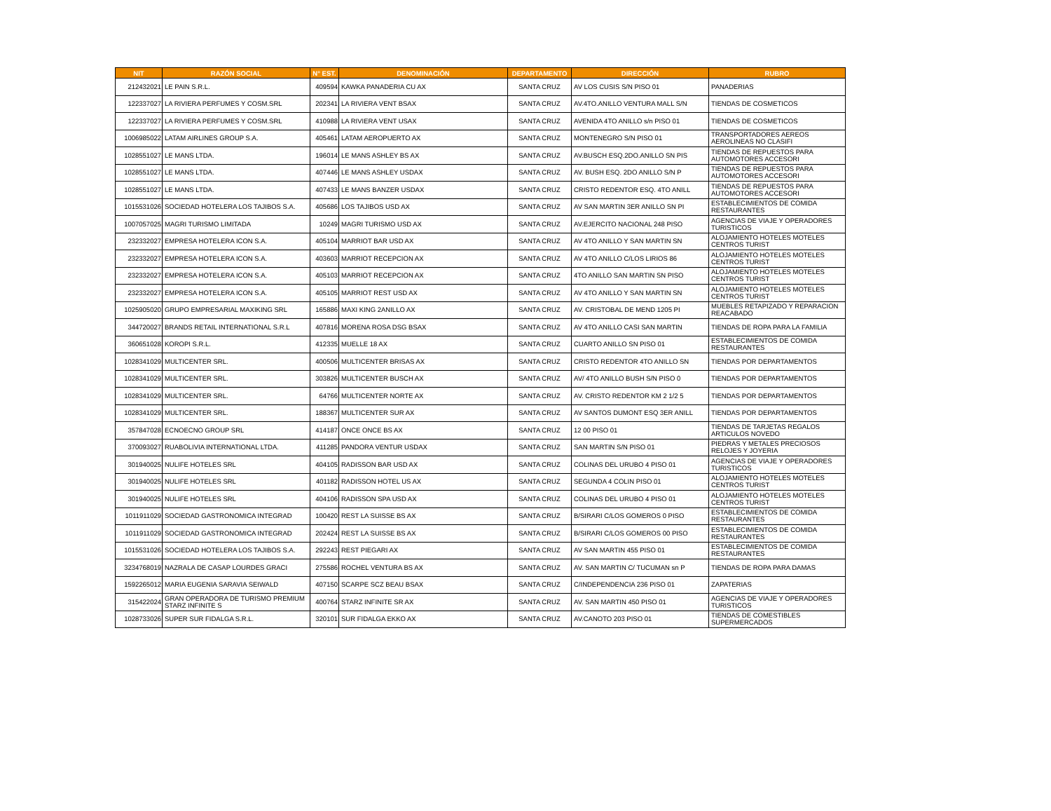| NIT | RAZÓN SOCIAL | N° EST. | DENOMINACIÓN | DEPARTAMENTO | DIRECCIÓN | RUBRO |
| --- | --- | --- | --- | --- | --- | --- |
| 212432021 | LE PAIN S.R.L. | 409594 | KAWKA PANADERIA CU AX | SANTA CRUZ | AV LOS CUSIS S/N PISO 01 | PANADERIAS |
| 122337027 | LA RIVIERA PERFUMES Y COSM.SRL | 202341 | LA RIVIERA VENT BSAX | SANTA CRUZ | AV.4TO.ANILLO VENTURA MALL S/N | TIENDAS DE COSMETICOS |
| 122337027 | LA RIVIERA PERFUMES Y COSM.SRL | 410988 | LA RIVIERA VENT USAX | SANTA CRUZ | AVENIDA 4TO ANILLO s/n PISO 01 | TIENDAS DE COSMETICOS |
| 1006985022 | LATAM AIRLINES GROUP S.A. | 405461 | LATAM AEROPUERTO AX | SANTA CRUZ | MONTENEGRO S/N PISO 01 | TRANSPORTADORES AEREOS AEROLINEAS NO CLASIFI |
| 1028551027 | LE MANS LTDA. | 196014 | LE MANS ASHLEY BS AX | SANTA CRUZ | AV.BUSCH ESQ.2DO.ANILLO SN PIS | TIENDAS DE REPUESTOS PARA AUTOMOTORES ACCESORI |
| 1028551027 | LE MANS LTDA. | 407446 | LE MANS ASHLEY USDAX | SANTA CRUZ | AV. BUSH ESQ. 2DO ANILLO S/N P | TIENDAS DE REPUESTOS PARA AUTOMOTORES ACCESORI |
| 1028551027 | LE MANS LTDA. | 407433 | LE MANS BANZER USDAX | SANTA CRUZ | CRISTO REDENTOR ESQ. 4TO ANILL | TIENDAS DE REPUESTOS PARA AUTOMOTORES ACCESORI |
| 1015531026 | SOCIEDAD HOTELERA LOS TAJIBOS S.A. | 405686 | LOS TAJIBOS USD AX | SANTA CRUZ | AV SAN MARTIN 3ER ANILLO SN PI | ESTABLECIMIENTOS DE COMIDA RESTAURANTES |
| 1007057025 | MAGRI TURISMO LIMITADA | 10249 | MAGRI TURISMO USD AX | SANTA CRUZ | AV.EJERCITO NACIONAL 248 PISO | AGENCIAS DE VIAJE Y OPERADORES TURISTICOS |
| 232332027 | EMPRESA HOTELERA ICON S.A. | 405104 | MARRIOT BAR USD AX | SANTA CRUZ | AV 4TO ANILLO Y SAN MARTIN SN | ALOJAMIENTO HOTELES MOTELES CENTROS TURIST |
| 232332027 | EMPRESA HOTELERA ICON S.A. | 403603 | MARRIOT RECEPCION AX | SANTA CRUZ | AV 4TO ANILLO C/LOS LIRIOS 86 | ALOJAMIENTO HOTELES MOTELES CENTROS TURIST |
| 232332027 | EMPRESA HOTELERA ICON S.A. | 405103 | MARRIOT RECEPCION AX | SANTA CRUZ | 4TO ANILLO SAN MARTIN SN PISO | ALOJAMIENTO HOTELES MOTELES CENTROS TURIST |
| 232332027 | EMPRESA HOTELERA ICON S.A. | 405105 | MARRIOT REST USD AX | SANTA CRUZ | AV 4TO ANILLO Y SAN MARTIN SN | ALOJAMIENTO HOTELES MOTELES CENTROS TURIST |
| 1025905020 | GRUPO EMPRESARIAL MAXIKING SRL | 165886 | MAXI KING 2ANILLO AX | SANTA CRUZ | AV. CRISTOBAL DE MEND 1205 PI | MUEBLES RETAPIZADO Y REPARACION REACABADO |
| 344720027 | BRANDS RETAIL INTERNATIONAL S.R.L | 407816 | MORENA ROSA DSG BSAX | SANTA CRUZ | AV 4TO ANILLO CASI SAN MARTIN | TIENDAS DE ROPA PARA LA FAMILIA |
| 360651028 | KOROPI S.R.L. | 412335 | MUELLE 18 AX | SANTA CRUZ | CUARTO ANILLO SN PISO 01 | ESTABLECIMIENTOS DE COMIDA RESTAURANTES |
| 1028341029 | MULTICENTER SRL. | 400506 | MULTICENTER BRISAS AX | SANTA CRUZ | CRISTO REDENTOR 4TO ANILLO SN | TIENDAS POR DEPARTAMENTOS |
| 1028341029 | MULTICENTER SRL. | 303826 | MULTICENTER BUSCH AX | SANTA CRUZ | AV/ 4TO ANILLO BUSH S/N PISO 0 | TIENDAS POR DEPARTAMENTOS |
| 1028341029 | MULTICENTER SRL. | 64766 | MULTICENTER NORTE AX | SANTA CRUZ | AV. CRISTO REDENTOR KM 2 1/2 5 | TIENDAS POR DEPARTAMENTOS |
| 1028341029 | MULTICENTER SRL. | 188367 | MULTICENTER SUR AX | SANTA CRUZ | AV SANTOS DUMONT ESQ 3ER ANILL | TIENDAS POR DEPARTAMENTOS |
| 357847028 | ECNOECNO GROUP SRL | 414187 | ONCE ONCE BS AX | SANTA CRUZ | 12 00 PISO 01 | TIENDAS DE TARJETAS REGALOS ARTICULOS NOVEDO |
| 370093027 | RUABOLIVIA INTERNATIONAL LTDA. | 411285 | PANDORA VENTUR USDAX | SANTA CRUZ | SAN MARTIN S/N PISO 01 | PIEDRAS Y METALES PRECIOSOS RELOJES Y JOYERIA |
| 301940025 | NULIFE HOTELES SRL | 404105 | RADISSON BAR USD AX | SANTA CRUZ | COLINAS DEL URUBO 4 PISO 01 | AGENCIAS DE VIAJE Y OPERADORES TURISTICOS |
| 301940025 | NULIFE HOTELES SRL | 401182 | RADISSON HOTEL US AX | SANTA CRUZ | SEGUNDA 4 COLIN PISO 01 | ALOJAMIENTO HOTELES MOTELES CENTROS TURIST |
| 301940025 | NULIFE HOTELES SRL | 404106 | RADISSON SPA USD AX | SANTA CRUZ | COLINAS DEL URUBO 4 PISO 01 | ALOJAMIENTO HOTELES MOTELES CENTROS TURIST |
| 1011911029 | SOCIEDAD GASTRONOMICA INTEGRAD | 100420 | REST LA SUISSE BS AX | SANTA CRUZ | B/SIRARI C/LOS GOMEROS 0 PISO | ESTABLECIMIENTOS DE COMIDA RESTAURANTES |
| 1011911029 | SOCIEDAD GASTRONOMICA INTEGRAD | 202424 | REST LA SUISSE BS AX | SANTA CRUZ | B/SIRARI C/LOS GOMEROS 00 PISO | ESTABLECIMIENTOS DE COMIDA RESTAURANTES |
| 1015531026 | SOCIEDAD HOTELERA LOS TAJIBOS S.A. | 292243 | REST PIEGARI AX | SANTA CRUZ | AV SAN MARTIN 455 PISO 01 | ESTABLECIMIENTOS DE COMIDA RESTAURANTES |
| 3234768019 | NAZRALA DE CASAP LOURDES GRACI | 275586 | ROCHEL VENTURA BS AX | SANTA CRUZ | AV. SAN MARTIN C/ TUCUMAN sn P | TIENDAS DE ROPA PARA DAMAS |
| 1592265012 | MARIA EUGENIA SARAVIA SEIWALD | 407150 | SCARPE SCZ BEAU BSAX | SANTA CRUZ | C/INDEPENDENCIA 236 PISO 01 | ZAPATERIAS |
| 315422024 | GRAN OPERADORA DE TURISMO PREMIUM STARZ INFINITE S | 400764 | STARZ INFINITE SR AX | SANTA CRUZ | AV. SAN MARTIN 450 PISO 01 | AGENCIAS DE VIAJE Y OPERADORES TURISTICOS |
| 1028733026 | SUPER SUR FIDALGA S.R.L. | 320101 | SUR FIDALGA EKKO AX | SANTA CRUZ | AV.CANOTO 203 PISO 01 | TIENDAS DE COMESTIBLES SUPERMERCADOS |